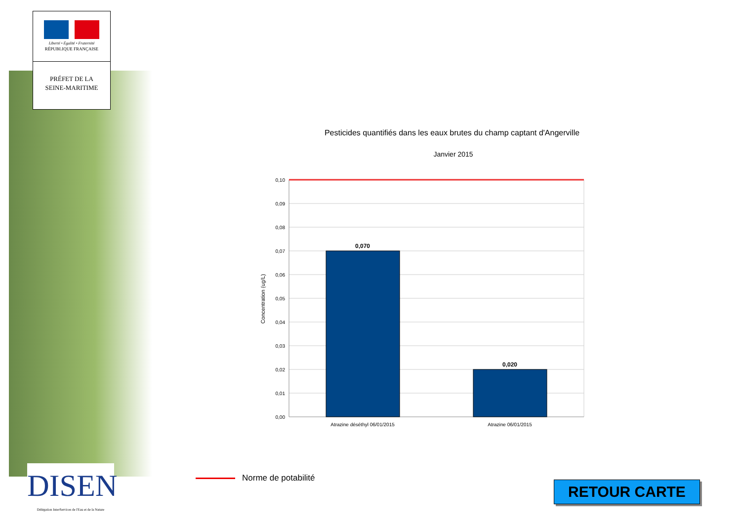Liberté • Égalité • Fraternité
RÉPUBLIQUE FRANÇAISE
PRÉFET DE LA
SEINE-MARITIME
DISEN
Délégation InterServices de l'Eau et de la Nature
Pesticides quantifiés dans les eaux brutes du champ captant d'Angerville
Janvier 2015
0,070
0,020
0,10
0,09
0,08
0,07
0,06
0,05
0,04
0,03
0,02
0,01
0,00
Atrazine déséthyl 06/01/2015
Atrazine 06/01/2015
Concentration (ug/L)
Norme de potabilité
RETOUR CARTE